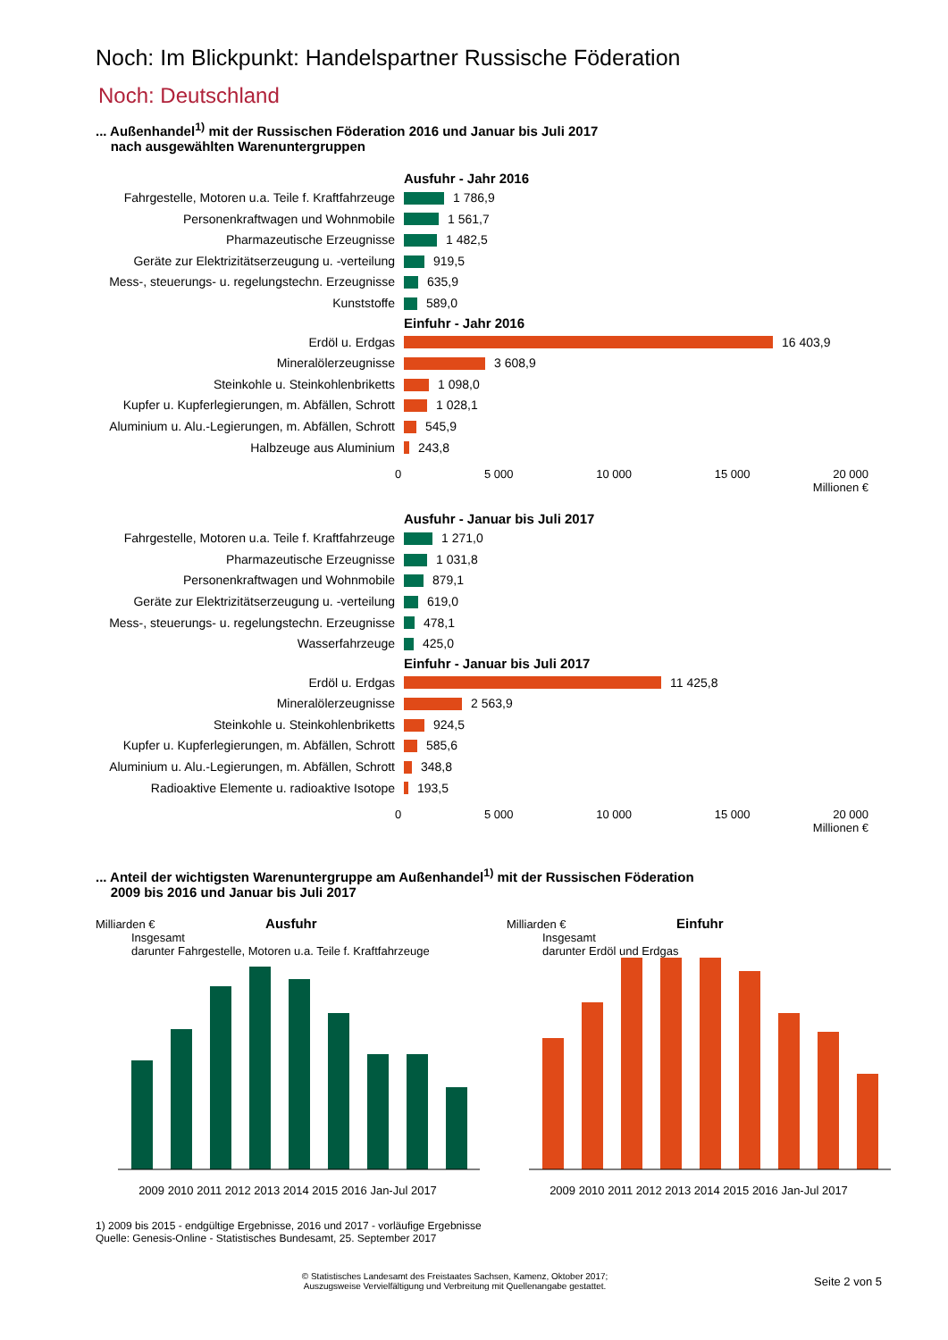Noch: Im Blickpunkt: Handelspartner Russische Föderation
Noch: Deutschland
... Außenhandel<sup>1)</sup> mit der Russischen Föderation 2016 und Januar bis Juli 2017
nach ausgewählten Warenuntergruppen
Fahrgestelle, Motoren u.a. Teile f. Kraftfahrzeuge
Personenkraftwagen und Wohnmobile
Pharmazeutische Erzeugnisse
Geräte zur Elektrizitätserzeugung u. -verteilung
Mess-, steuerungs- u. regelungstechn. Erzeugnisse
Kunststoffe
Erdöl u. Erdgas
Mineralölerzeugnisse
Steinkohle u. Steinkohlenbriketts
Kupfer u. Kupferlegierungen, m. Abfällen, Schrott
Aluminium u. Alu.-Legierungen, m. Abfällen, Schrott
Halbzeuge aus Aluminium
Ausfuhr - Jahr 2016
1 786,9
1 561,7
1 482,5
919,5
635,9
589,0
Einfuhr - Jahr 2016
16 403,9
3 608,9
1 098,0
1 028,1
545,9
243,8
0 5 000 10 000 15 000 20 000
Millionen €
Fahrgestelle, Motoren u.a. Teile f. Kraftfahrzeuge
Pharmazeutische Erzeugnisse
Personenkraftwagen und Wohnmobile
Geräte zur Elektrizitätserzeugung u. -verteilung
Mess-, steuerungs- u. regelungstechn. Erzeugnisse
Wasserfahrzeuge
Erdöl u. Erdgas
Mineralölerzeugnisse
Steinkohle u. Steinkohlenbriketts
Kupfer u. Kupferlegierungen, m. Abfällen, Schrott
Aluminium u. Alu.-Legierungen, m. Abfällen, Schrott
Radioaktive Elemente u. radioaktive Isotope
Ausfuhr - Januar bis Juli 2017
1 271,0
1 031,8
879,1
619,0
478,1
425,0
Einfuhr - Januar bis Juli 2017
11 425,8
2 563,9
924,5
585,6
348,8
193,5
0 5 000 10 000 15 000 20 000
Millionen €
... Anteil der wichtigsten Warenuntergruppe am Außenhandel<sup>1)</sup> mit der Russischen Föderation
2009 bis 2016 und Januar bis Juli 2017
Milliarden € Ausfuhr
Insgesamt
darunter Fahrgestelle, Motoren u.a. Teile f. Kraftfahrzeuge
2009 2010 2011 2012 2013 2014 2015 2016 Jan-Jul 2017
Milliarden € Einfuhr
Insgesamt
darunter Erdöl und Erdgas
2009 2010 2011 2012 2013 2014 2015 2016 Jan-Jul 2017
1) 2009 bis 2015 - endgültige Ergebnisse, 2016 und 2017 - vorläufige Ergebnisse
Quelle: Genesis-Online - Statistisches Bundesamt, 25. September 2017
© Statistisches Landesamt des Freistaates Sachsen, Kamenz, Oktober 2017;
Auszugsweise Vervielfältigung und Verbreitung mit Quellenangabe gestattet.
Seite 2 von 5